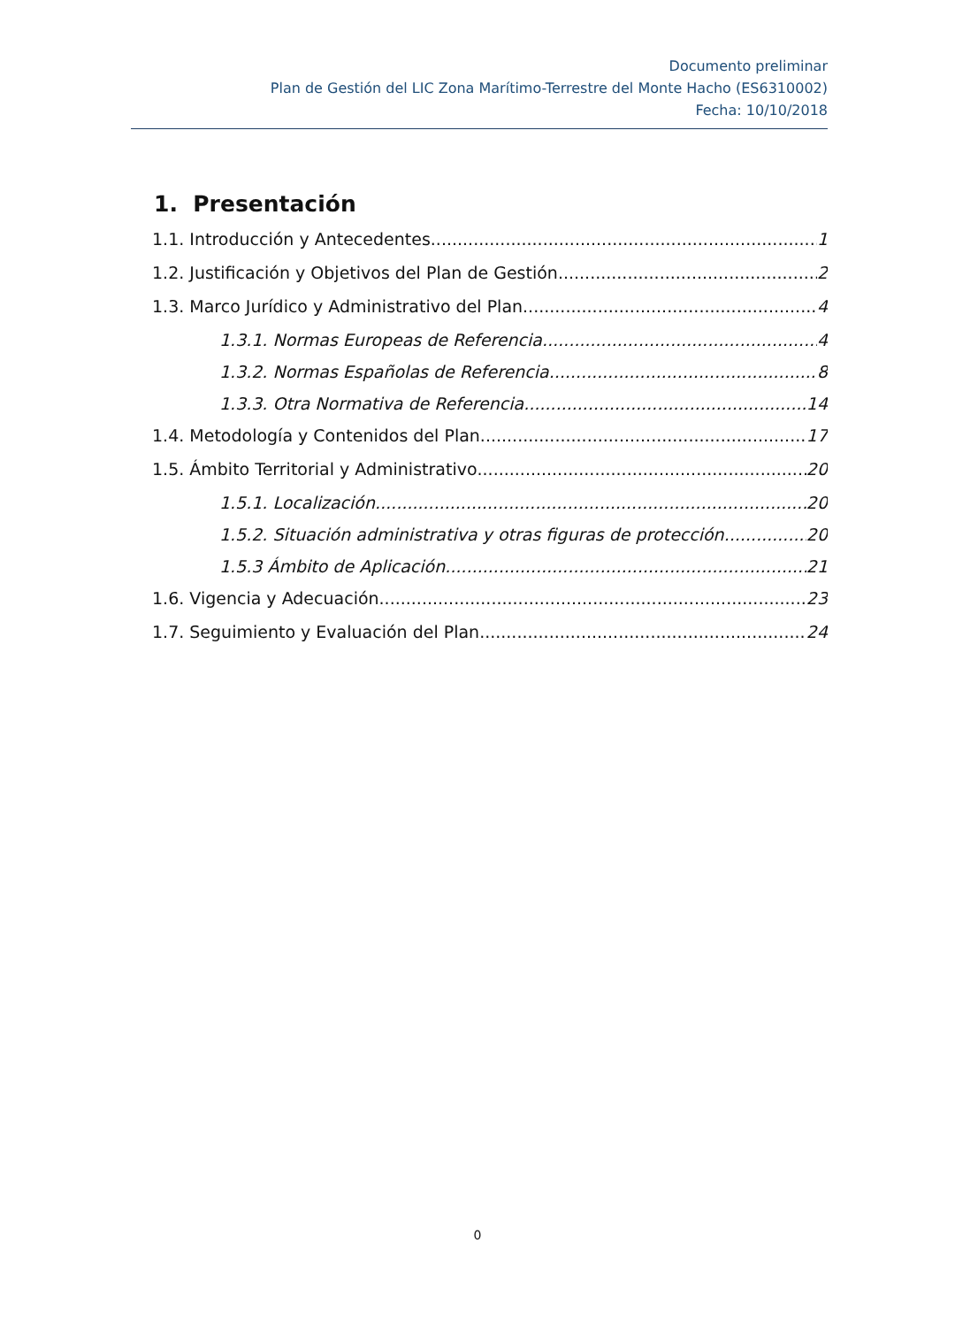Documento preliminar
Plan de Gestión del LIC Zona Marítimo-Terrestre del Monte Hacho (ES6310002)
Fecha: 10/10/2018
1. Presentación
1.1. Introducción y Antecedentes 1
1.2. Justificación y Objetivos del Plan de Gestión 2
1.3. Marco Jurídico y Administrativo del Plan 4
1.3.1. Normas Europeas de Referencia 4
1.3.2. Normas Españolas de Referencia 8
1.3.3. Otra Normativa de Referencia 14
1.4. Metodología y Contenidos del Plan 17
1.5. Ámbito Territorial y Administrativo 20
1.5.1. Localización 20
1.5.2. Situación administrativa y otras figuras de protección 20
1.5.3 Ámbito de Aplicación 21
1.6. Vigencia y Adecuación 23
1.7. Seguimiento y Evaluación del Plan 24
0